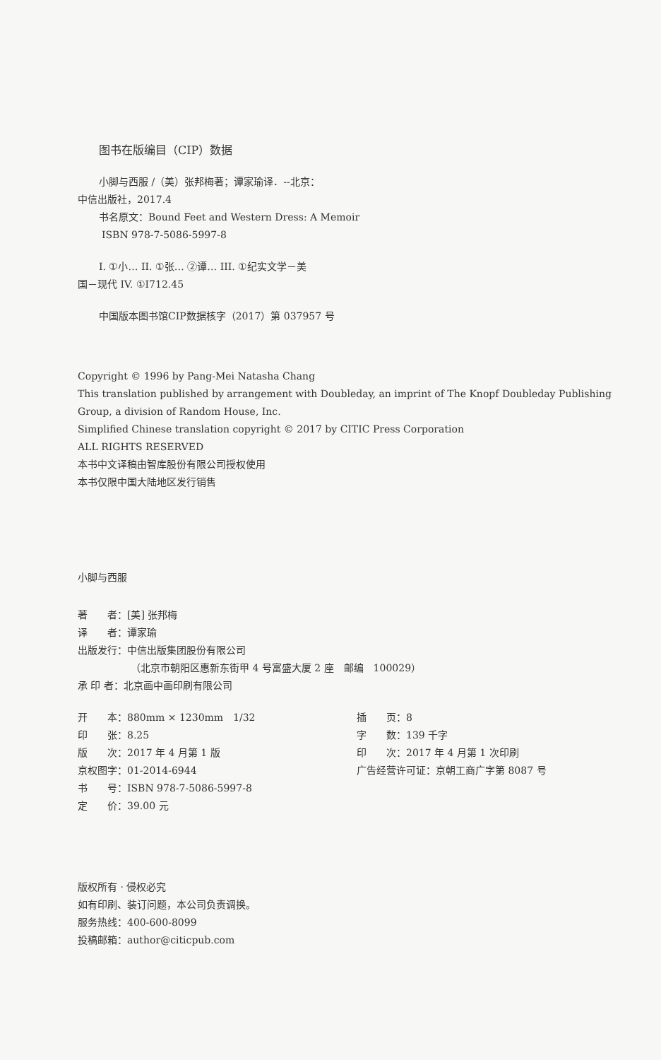图书在版编目（CIP）数据
小脚与西服 /（美）张邦梅著；谭家瑜译．--北京：
中信出版社，2017.4
书名原文：Bound Feet and Western Dress: A Memoir
ISBN 978-7-5086-5997-8
I. ①小… II. ①张… ②谭… III. ①纪实文学－美
国－现代 IV. ①I712.45
中国版本图书馆CIP数据核字（2017）第 037957 号
Copyright © 1996 by Pang-Mei Natasha Chang
This translation published by arrangement with Doubleday, an imprint of The Knopf Doubleday Publishing Group, a division of Random House, Inc.
Simplified Chinese translation copyright © 2017 by CITIC Press Corporation
ALL RIGHTS RESERVED
本书中文译稿由智库股份有限公司授权使用
本书仅限中国大陆地区发行销售
小脚与西服
著　　者：[美] 张邦梅
译　　者：谭家瑜
出版发行：中信出版集团股份有限公司
（北京市朝阳区惠新东街甲 4 号富盛大厦 2 座　邮编　100029）
承 印 者：北京画中画印刷有限公司
开　　本：880mm × 1230mm　1/32 插　　页：8 印　　张：8.25 字　　数：139 千字 版　　次：2017 年 4 月第 1 版 印　　次：2017 年 4 月第 1 次印刷 京权图字：01-2014-6944 广告经营许可证：京朝工商广字第 8087 号 书　　号：ISBN 978-7-5086-5997-8 定　　价：39.00 元
版权所有 · 侵权必究
如有印刷、装订问题，本公司负责调换。
服务热线：400-600-8099
投稿邮箱：author@citicpub.com